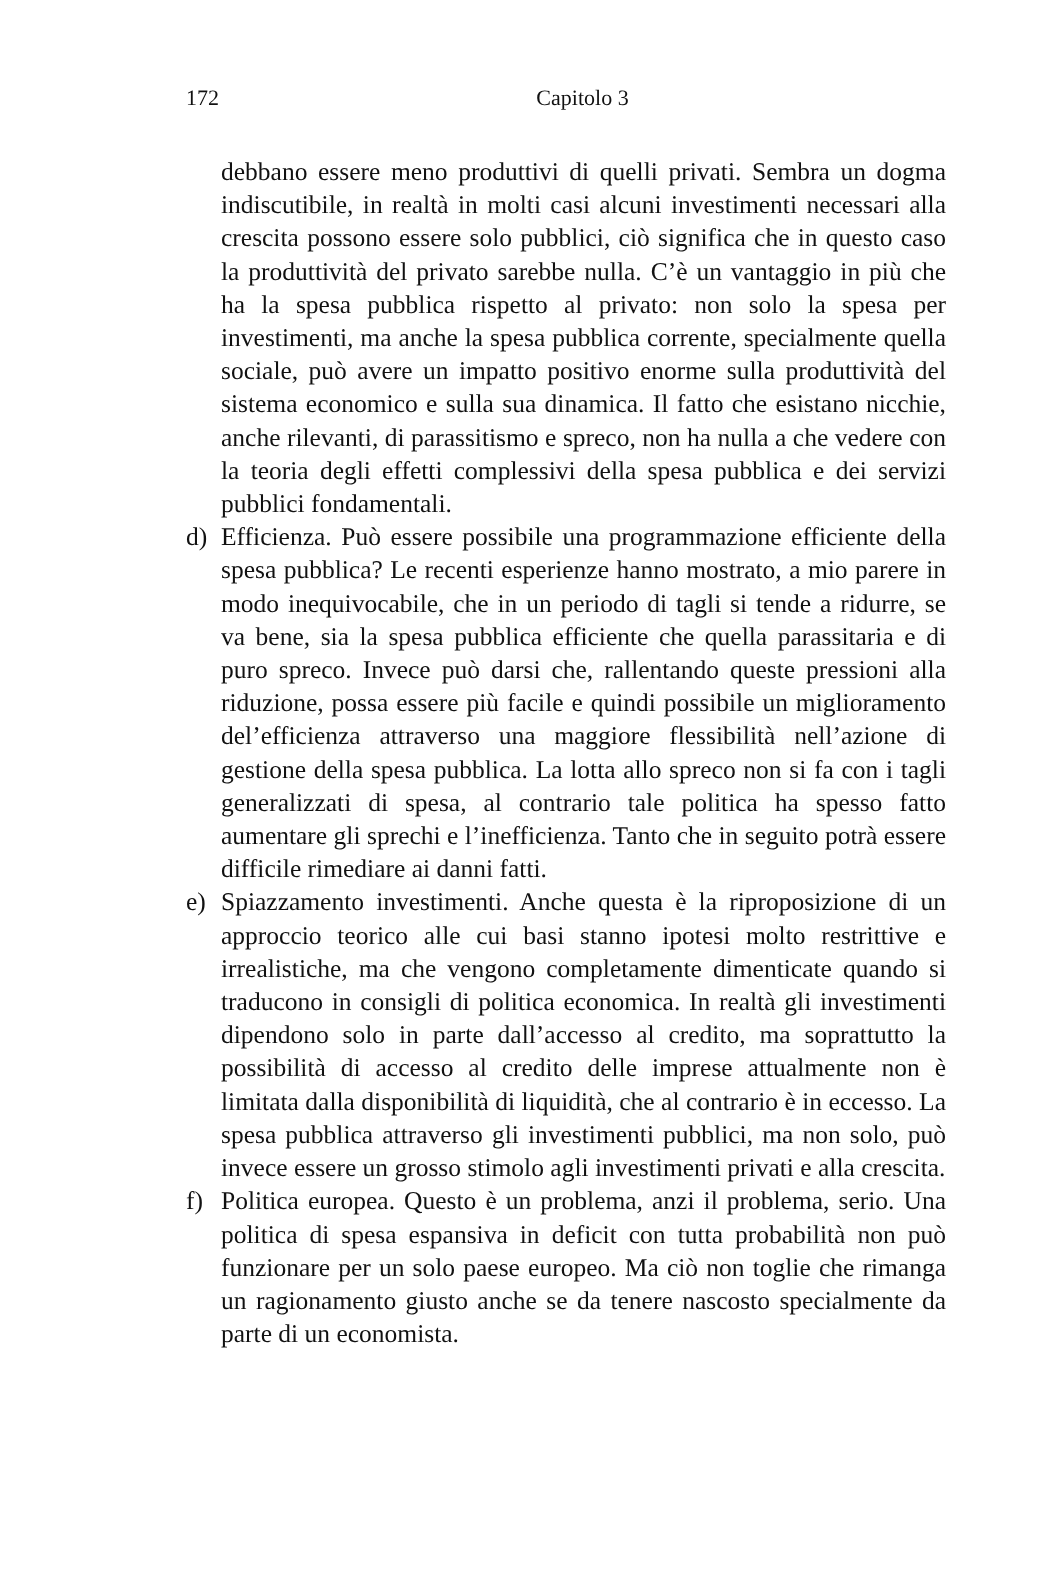172
Capitolo 3
debbano essere meno produttivi di quelli privati. Sembra un dogma indiscutibile, in realtà in molti casi alcuni investimenti necessari alla crescita possono essere solo pubblici, ciò significa che in questo caso la produttività del privato sarebbe nulla. C’è un vantaggio in più che ha la spesa pubblica rispetto al privato: non solo la spesa per investimenti, ma anche la spesa pubblica corrente, specialmente quella sociale, può avere un impatto positivo enorme sulla produttività del sistema economico e sulla sua dinamica. Il fatto che esistano nicchie, anche rilevanti, di parassitismo e spreco, non ha nulla a che vedere con la teoria degli effetti complessivi della spesa pubblica e dei servizi pubblici fondamentali.
d) Efficienza. Può essere possibile una programmazione efficiente della spesa pubblica? Le recenti esperienze hanno mostrato, a mio parere in modo inequivocabile, che in un periodo di tagli si tende a ridurre, se va bene, sia la spesa pubblica efficiente che quella parassitaria e di puro spreco. Invece può darsi che, rallentando queste pressioni alla riduzione, possa essere più facile e quindi possibile un miglioramento del’efficienza attraverso una maggiore flessibilità nell’azione di gestione della spesa pubblica. La lotta allo spreco non si fa con i tagli generalizzati di spesa, al contrario tale politica ha spesso fatto aumentare gli sprechi e l’inefficienza. Tanto che in seguito potrà essere difficile rimediare ai danni fatti.
e) Spiazzamento investimenti. Anche questa è la riproposizione di un approccio teorico alle cui basi stanno ipotesi molto restrittive e irrealistiche, ma che vengono completamente dimenticate quando si traducono in consigli di politica economica. In realtà gli investimenti dipendono solo in parte dall’accesso al credito, ma soprattutto la possibilità di accesso al credito delle imprese attualmente non è limitata dalla disponibilità di liquidità, che al contrario è in eccesso. La spesa pubblica attraverso gli investimenti pubblici, ma non solo, può invece essere un grosso stimolo agli investimenti privati e alla crescita.
f) Politica europea. Questo è un problema, anzi il problema, serio. Una politica di spesa espansiva in deficit con tutta probabilità non può funzionare per un solo paese europeo. Ma ciò non toglie che rimanga un ragionamento giusto anche se da tenere nascosto specialmente da parte di un economista.